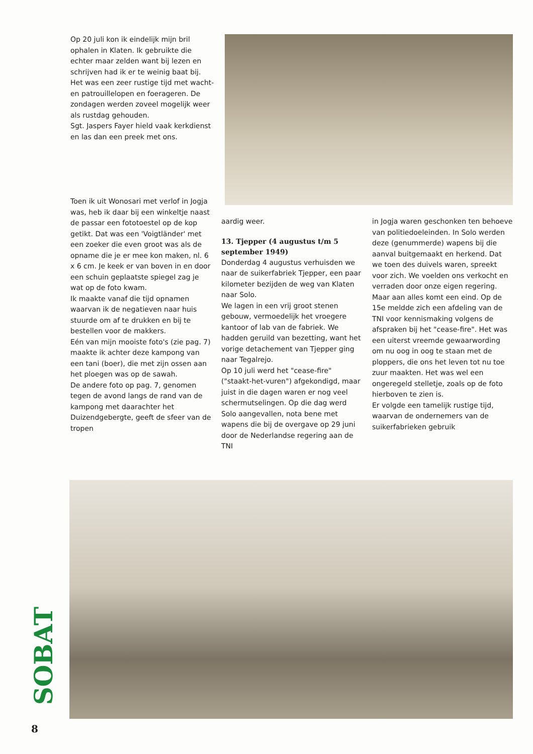Op 20 juli kon ik eindelijk mijn bril ophalen in Klaten. Ik gebruikte die echter maar zelden want bij lezen en schrijven had ik er te weinig baat bij.
Het was een zeer rustige tijd met wacht- en patrouillelopen en foerageren. De zondagen werden zoveel mogelijk weer als rustdag gehouden.
Sgt. Jaspers Fayer hield vaak kerkdienst en las dan een preek met ons.
Toen ik uit Wonosari met verlof in Jogja was, heb ik daar bij een winkeltje naast de passar een fototoestel op de kop getikt. Dat was een 'Voigtländer' met een zoeker die even groot was als de opname die je er mee kon maken, nl. 6 x 6 cm. Je keek er van boven in en door een schuin geplaatste spiegel zag je wat op de foto kwam.
Ik maakte vanaf die tijd opnamen waarvan ik de negatieven naar huis stuurde om af te drukken en bij te bestellen voor de makkers.
Eén van mijn mooiste foto's (zie pag. 7) maakte ik achter deze kampong van een tani (boer), die met zijn ossen aan het ploegen was op de sawah.
De andere foto op pag. 7, genomen tegen de avond langs de rand van de kampong met daarachter het Duizendgebergte, geeft de sfeer van de tropen
aardig weer.
13. Tjepper (4 augustus t/m 5 september 1949)
Donderdag 4 augustus verhuisden we naar de suikerfabriek Tjepper, een paar kilometer bezijden de weg van Klaten naar Solo.
We lagen in een vrij groot stenen gebouw, vermoedelijk het vroegere kantoor of lab van de fabriek. We hadden geruild van bezetting, want het vorige detachement van Tjepper ging naar Tegalrejo.
Op 10 juli werd het "cease-fire" ("staakt-het-vuren") afgekondigd, maar juist in die dagen waren er nog veel schermutselingen. Op die dag werd Solo aangevallen, nota bene met wapens die bij de overgave op 29 juni door de Nederlandse regering aan de TNI
in Jogja waren geschonken ten behoeve van politiedoeleinden. In Solo werden deze (genummerde) wapens bij die aanval buitgemaakt en herkend. Dat we toen des duivels waren, spreekt voor zich. We voelden ons verkocht en verraden door onze eigen regering.
Maar aan alles komt een eind. Op de 15e meldde zich een afdeling van de TNI voor kennismaking volgens de afspraken bij het "cease-fire". Het was een uiterst vreemde gewaarwording om nu oog in oog te staan met de ploppers, die ons het leven tot nu toe zuur maakten. Het was wel een ongeregeld stelletje, zoals op de foto hierboven te zien is.
Er volgde een tamelijk rustige tijd, waarvan de ondernemers van de suikerfabrieken gebruik
SOBAT
8